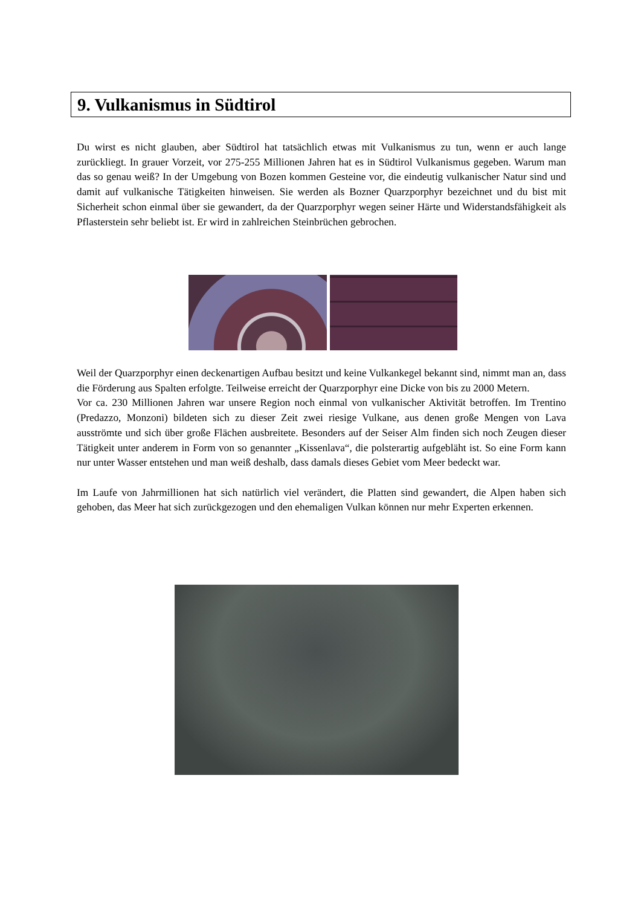9. Vulkanismus in Südtirol
Du wirst es nicht glauben, aber Südtirol hat tatsächlich etwas mit Vulkanismus zu tun, wenn er auch lange zurückliegt. In grauer Vorzeit, vor 275-255 Millionen Jahren hat es in Südtirol Vulkanismus gegeben. Warum man das so genau weiß? In der Umgebung von Bozen kommen Gesteine vor, die eindeutig vulkanischer Natur sind und damit auf vulkanische Tätigkeiten hinweisen. Sie werden als Bozner Quarzporphyr bezeichnet und du bist mit Sicherheit schon einmal über sie gewandert, da der Quarzporphyr wegen seiner Härte und Widerstandsfähigkeit als Pflasterstein sehr beliebt ist. Er wird in zahlreichen Steinbrüchen gebrochen.
Weil der Quarzporphyr einen deckenartigen Aufbau besitzt und keine Vulkankegel bekannt sind, nimmt man an, dass die Förderung aus Spalten erfolgte. Teilweise erreicht der Quarzporphyr eine Dicke von bis zu 2000 Metern.
Vor ca. 230 Millionen Jahren war unsere Region noch einmal von vulkanischer Aktivität betroffen. Im Trentino (Predazzo, Monzoni) bildeten sich zu dieser Zeit zwei riesige Vulkane, aus denen große Mengen von Lava ausströmte und sich über große Flächen ausbreitete. Besonders auf der Seiser Alm finden sich noch Zeugen dieser Tätigkeit unter anderem in Form von so genannter „Kissenlava“, die polsterartig aufgebläht ist. So eine Form kann nur unter Wasser entstehen und man weiß deshalb, dass damals dieses Gebiet vom Meer bedeckt war.
Im Laufe von Jahrmillionen hat sich natürlich viel verändert, die Platten sind gewandert, die Alpen haben sich gehoben, das Meer hat sich zurückgezogen und den ehemaligen Vulkan können nur mehr Experten erkennen.